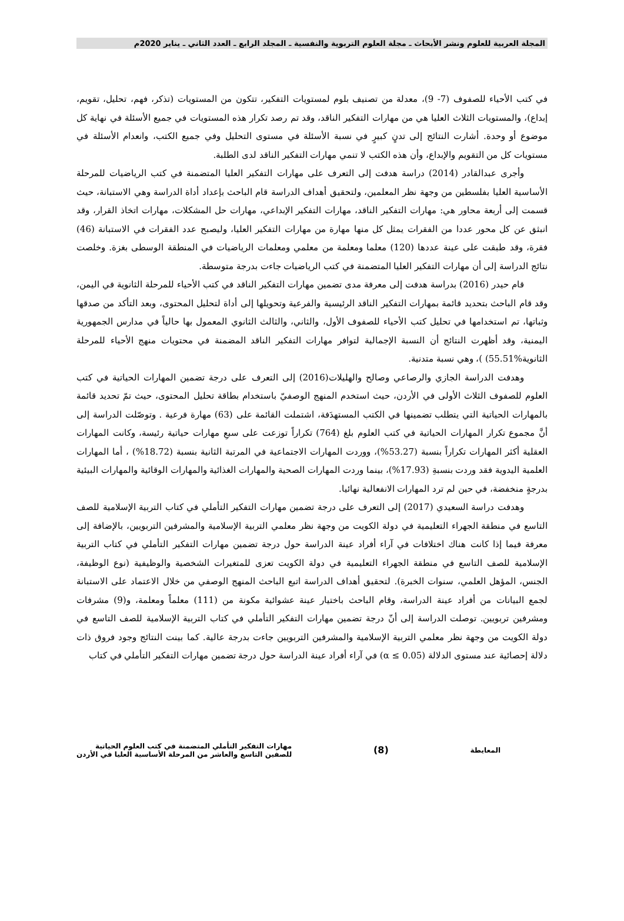المجلة العربية للعلوم ونشر الأبحاث ـ مجلة العلوم التربوية والنفسية ـ المجلد الرابع ـ العدد الثاني ـ يناير 2020م
في كتب الأحياء للصفوف (7- 9)، معدلة من تصنيف بلوم لمستويات التفكير، تتكون من المستويات (تذكر، فهم، تحليل، تقويم، إبداع)، والمستويات الثلاث العليا هي من مهارات التفكير الناقد، وقد تم رصد تكرار هذه المستويات في جميع الأسئلة في نهاية كل موضوع أو وحدة. أشارت النتائج إلى تدنٍ كبيرٍ في نسبة الأسئلة في مستوى التحليل وفي جميع الكتب، وانعدام الأسئلة في مستويات كل من التقويم والإبداع، وأن هذه الكتب لا تنمي مهارات التفكير الناقد لدى الطلبة.
وأجرى عبدالقادر (2014) دراسة هدفت إلى التعرف على مهارات التفكير العليا المتضمنة في كتب الرياضيات للمرحلة الأساسية العليا بفلسطين من وجهة نظر المعلمين، ولتحقيق أهداف الدراسة قام الباحث بإعداد أداة الدراسة وهي الاستبانة، حيث قسمت إلى أربعة محاور هي: مهارات التفكير الناقد، مهارات التفكير الإبداعي، مهارات حل المشكلات، مهارات اتخاذ القرار، وقد انبثق عن كل محور عددا من الفقرات يمثل كل منها مهارة من مهارات التفكير العليا، وليصبح عدد الفقرات في الاستبانة (46) فقرة، وقد طبقت على عينة عددها (120) معلما ومعلمة من معلمي ومعلمات الرياضيات في المنطقة الوسطى بغزة. وخلصت نتائج الدراسة إلى أن مهارات التفكير العليا المتضمنة في كتب الرياضيات جاءت بدرجة متوسطة.
قام حيدر (2016) بدراسة هدفت إلى معرفة مدى تضمين مهارات التفكير الناقد في كتب الأحياء للمرحلة الثانوية في اليمن، وقد قام الباحث بتحديد قائمة بمهارات التفكير الناقد الرئيسية والفرعية وتحويلها إلى أداة لتحليل المحتوى، وبعد التأكد من صدقها وثباتها، تم استخدامها في تحليل كتب الأحياء للصفوف الأول، والثاني، والثالث الثانوي المعمول بها حالياً في مدارس الجمهورية اليمنية، وقد أظهرت النتائج أن النسبة الإجمالية لتوافر مهارات التفكير الناقد المضمنة في محتويات منهج الأحياء للمرحلة الثانوية%55.51) )، وهي نسبة متدنية.
وهدفت الدراسة الجازي والرصاعي وصالح والهليلات(2016) إلى التعرف على درجة تضمين المهارات الحياتية في كتب العلوم للصفوف الثلاث الأولى في الأردن، حيث استخدم المنهج الوصفيّ باستخدام بطاقة تحليل المحتوى، حيث تمّ تحديد قائمة بالمهارات الحياتية التي يتطلب تضمينها في الكتب المستهدَفة، اشتملت القائمة على (63) مهارة فرعية . وتوصّلت الدراسة إلى أنَّ مجموع تكرار المهارات الحياتية في كتب العلوم بلغ (764) تكراراً توزعت على سبعِ مهارات حياتية رئيسة، وكانت المهارات العقلية أكثر المهارات تكراراً بنسبة (53.27%)، ووردت المهارات الاجتماعية في المرتبة الثانية بنسبة (18.72%) ، أما المهارات العلمية اليدوية فقد وردت بنسبةِ (17.93%)، بينما وردت المهارات الصحية والمهارات الغذائية والمهارات الوقائية والمهارات البيئية بدرجةٍ منخفضة، في حين لم ترد المهارات الانفعالية نهائيا.
وهدفت دراسة السعيدي (2017) إلى التعرف على درجة تضمين مهارات التفكير التأملي في كتاب التربية الإسلامية للصف التاسع في منطقة الجهراء التعليمية في دولة الكويت من وجهة نظر معلمي التربية الإسلامية والمشرفين التربويين، بالإضافة إلى معرفة فيما إذا كانت هناك اختلافات في آراء أفراد عينة الدراسة حول درجة تضمين مهارات التفكير التأملي في كتاب التربية الإسلامية للصف التاسع في منطقة الجهراء التعليمية في دولة الكويت تعزى للمتغيرات الشخصية والوظيفية (نوع الوظيفة، الجنس، المؤهل العلمي، سنوات الخبرة). لتحقيق أهداف الدراسة اتبع الباحث المنهج الوصفي من خلال الاعتماد على الاستبانة لجمع البيانات من أفراد عينة الدراسة، وقام الباحث باختيار عينة عشوائية مكونة من (111) معلماً ومعلمة، و(9) مشرفات ومشرفين تربويين. توصلت الدراسة إلى أنّ درجة تضمين مهارات التفكير التأملي في كتاب التربية الإسلامية للصف التاسع في دولة الكويت من وجهة نظر معلمي التربية الإسلامية والمشرفين التربويين جاءت بدرجة عالية. كما بينت النتائج وجود فروق ذات دلالة إحصائية عند مستوى الدلالة (α ≤ 0.05) في آراء أفراد عينة الدراسة حول درجة تضمين مهارات التفكير التأملي في كتاب
المعايطة
(8)
مهارات التفكير التأملي المتضمنة في كتب العلوم الحياتية
للصفين التاسع والعاشر من المرحلة الأساسية العليا في الأردن